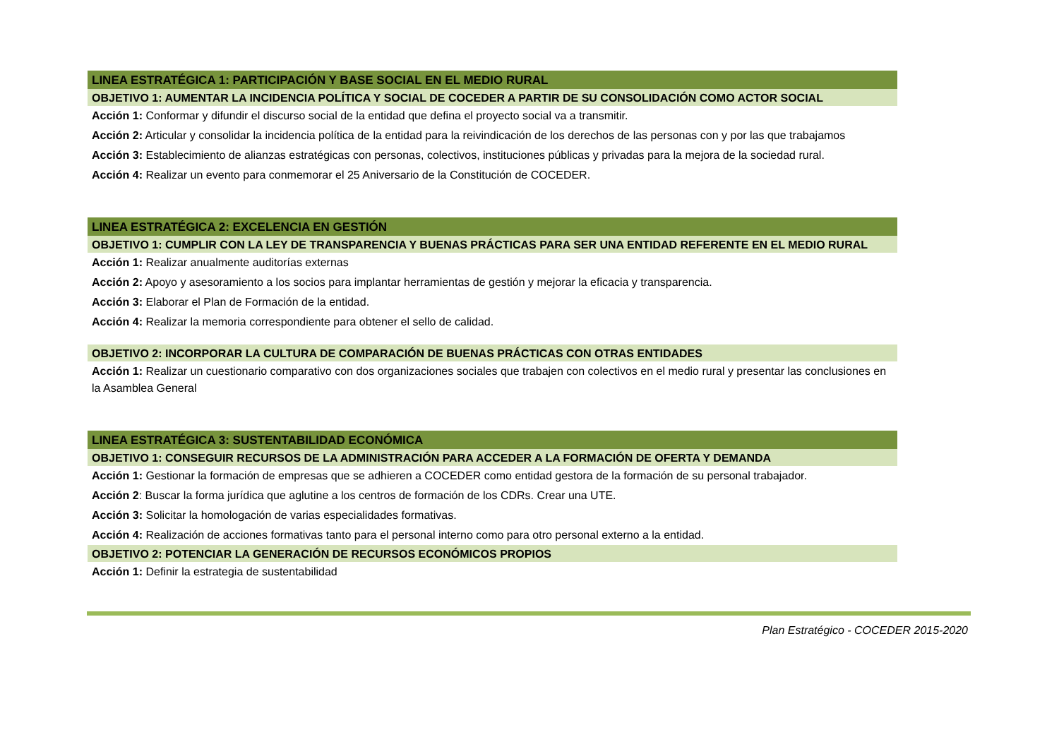LINEA ESTRATÉGICA 1: PARTICIPACIÓN Y BASE SOCIAL EN EL MEDIO RURAL
OBJETIVO 1: AUMENTAR LA INCIDENCIA POLÍTICA Y SOCIAL DE COCEDER A PARTIR DE SU CONSOLIDACIÓN COMO ACTOR SOCIAL
Acción 1: Conformar y difundir el discurso social de la entidad que defina el proyecto social va a transmitir.
Acción 2: Articular y consolidar la incidencia política de la entidad para la reivindicación de los derechos de las personas con y por las que trabajamos
Acción 3: Establecimiento de alianzas estratégicas con personas, colectivos, instituciones públicas y privadas para la mejora de la sociedad rural.
Acción 4: Realizar un evento para conmemorar el 25 Aniversario de la Constitución de COCEDER.
LINEA ESTRATÉGICA 2: EXCELENCIA EN GESTIÓN
OBJETIVO 1: CUMPLIR CON LA LEY DE TRANSPARENCIA Y BUENAS PRÁCTICAS PARA SER UNA ENTIDAD REFERENTE EN EL MEDIO RURAL
Acción 1: Realizar anualmente auditorías externas
Acción 2: Apoyo y asesoramiento a los socios para implantar herramientas de gestión y mejorar la eficacia y transparencia.
Acción 3: Elaborar el Plan de Formación de la entidad.
Acción 4: Realizar la memoria correspondiente para obtener el sello de calidad.
OBJETIVO 2: INCORPORAR LA CULTURA DE COMPARACIÓN DE BUENAS PRÁCTICAS CON OTRAS ENTIDADES
Acción 1: Realizar un cuestionario comparativo con dos organizaciones sociales que trabajen con colectivos en el medio rural y presentar las conclusiones en la Asamblea General
LINEA ESTRATÉGICA 3: SUSTENTABILIDAD ECONÓMICA
OBJETIVO 1: CONSEGUIR RECURSOS DE LA ADMINISTRACIÓN PARA ACCEDER A LA FORMACIÓN DE OFERTA Y DEMANDA
Acción 1: Gestionar la formación de empresas que se adhieren a COCEDER como entidad gestora de la formación de su personal trabajador.
Acción 2: Buscar la forma jurídica que aglutine a los centros de formación de los CDRs. Crear una UTE.
Acción 3: Solicitar la homologación de varias especialidades formativas.
Acción 4: Realización de acciones formativas tanto para el personal interno como para otro personal externo a la entidad.
OBJETIVO 2: POTENCIAR LA GENERACIÓN DE RECURSOS ECONÓMICOS PROPIOS
Acción 1: Definir la estrategia de sustentabilidad
Plan Estratégico - COCEDER 2015-2020